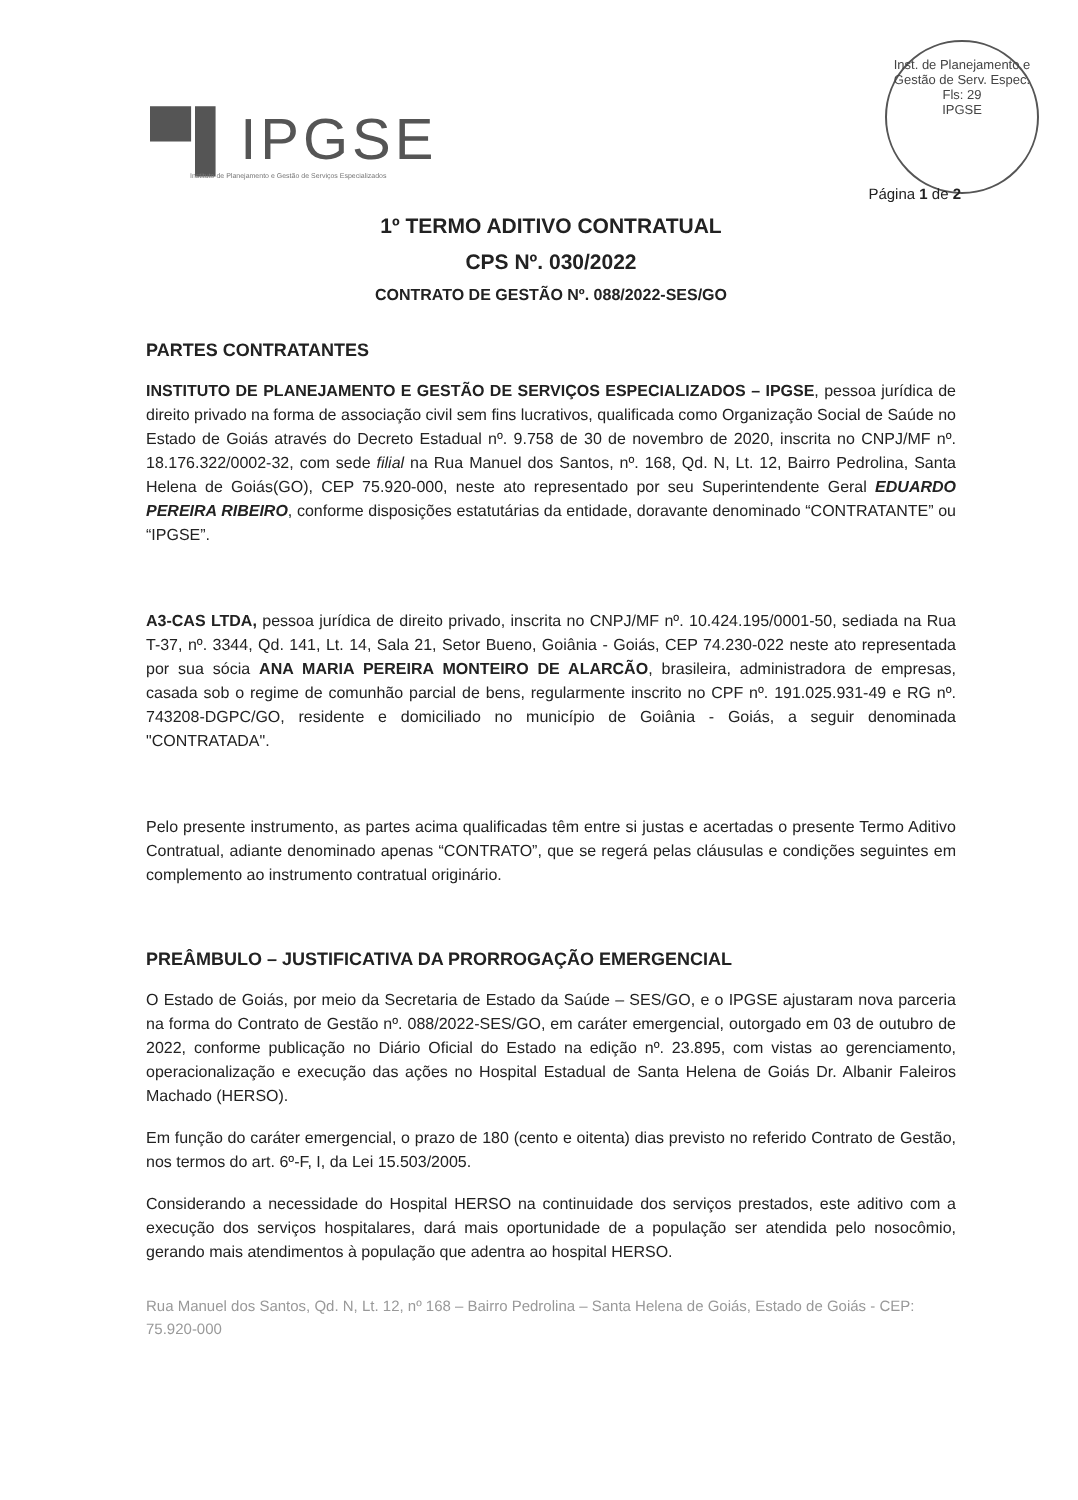▀▌IPGSE
Instituto de Planejamento e Gestão de Serviços Especializados
Inst. de Planejamento e Gestão de Serv. Espec.
Fls: 29
IPGSE
Página 1 de 2
1º TERMO ADITIVO CONTRATUAL
CPS Nº. 030/2022
CONTRATO DE GESTÃO Nº. 088/2022-SES/GO
PARTES CONTRATANTES
INSTITUTO DE PLANEJAMENTO E GESTÃO DE SERVIÇOS ESPECIALIZADOS – IPGSE, pessoa jurídica de direito privado na forma de associação civil sem fins lucrativos, qualificada como Organização Social de Saúde no Estado de Goiás através do Decreto Estadual nº. 9.758 de 30 de novembro de 2020, inscrita no CNPJ/MF nº. 18.176.322/0002-32, com sede filial na Rua Manuel dos Santos, nº. 168, Qd. N, Lt. 12, Bairro Pedrolina, Santa Helena de Goiás(GO), CEP 75.920-000, neste ato representado por seu Superintendente Geral EDUARDO PEREIRA RIBEIRO, conforme disposições estatutárias da entidade, doravante denominado “CONTRATANTE” ou “IPGSE”.
A3-CAS LTDA, pessoa jurídica de direito privado, inscrita no CNPJ/MF nº. 10.424.195/0001-50, sediada na Rua T-37, nº. 3344, Qd. 141, Lt. 14, Sala 21, Setor Bueno, Goiânia - Goiás, CEP 74.230-022 neste ato representada por sua sócia ANA MARIA PEREIRA MONTEIRO DE ALARCÃO, brasileira, administradora de empresas, casada sob o regime de comunhão parcial de bens, regularmente inscrito no CPF nº. 191.025.931-49 e RG nº. 743208-DGPC/GO, residente e domiciliado no município de Goiânia - Goiás, a seguir denominada "CONTRATADA".
Pelo presente instrumento, as partes acima qualificadas têm entre si justas e acertadas o presente Termo Aditivo Contratual, adiante denominado apenas “CONTRATO”, que se regerá pelas cláusulas e condições seguintes em complemento ao instrumento contratual originário.
PREÂMBULO – JUSTIFICATIVA DA PRORROGAÇÃO EMERGENCIAL
O Estado de Goiás, por meio da Secretaria de Estado da Saúde – SES/GO, e o IPGSE ajustaram nova parceria na forma do Contrato de Gestão nº. 088/2022-SES/GO, em caráter emergencial, outorgado em 03 de outubro de 2022, conforme publicação no Diário Oficial do Estado na edição nº. 23.895, com vistas ao gerenciamento, operacionalização e execução das ações no Hospital Estadual de Santa Helena de Goiás Dr. Albanir Faleiros Machado (HERSO).
Em função do caráter emergencial, o prazo de 180 (cento e oitenta) dias previsto no referido Contrato de Gestão, nos termos do art. 6º-F, I, da Lei 15.503/2005.
Considerando a necessidade do Hospital HERSO na continuidade dos serviços prestados, este aditivo com a execução dos serviços hospitalares, dará mais oportunidade de a população ser atendida pelo nosocômio, gerando mais atendimentos à população que adentra ao hospital HERSO.
Rua Manuel dos Santos, Qd. N, Lt. 12, nº 168 – Bairro Pedrolina – Santa Helena de Goiás, Estado de Goiás - CEP: 75.920-000